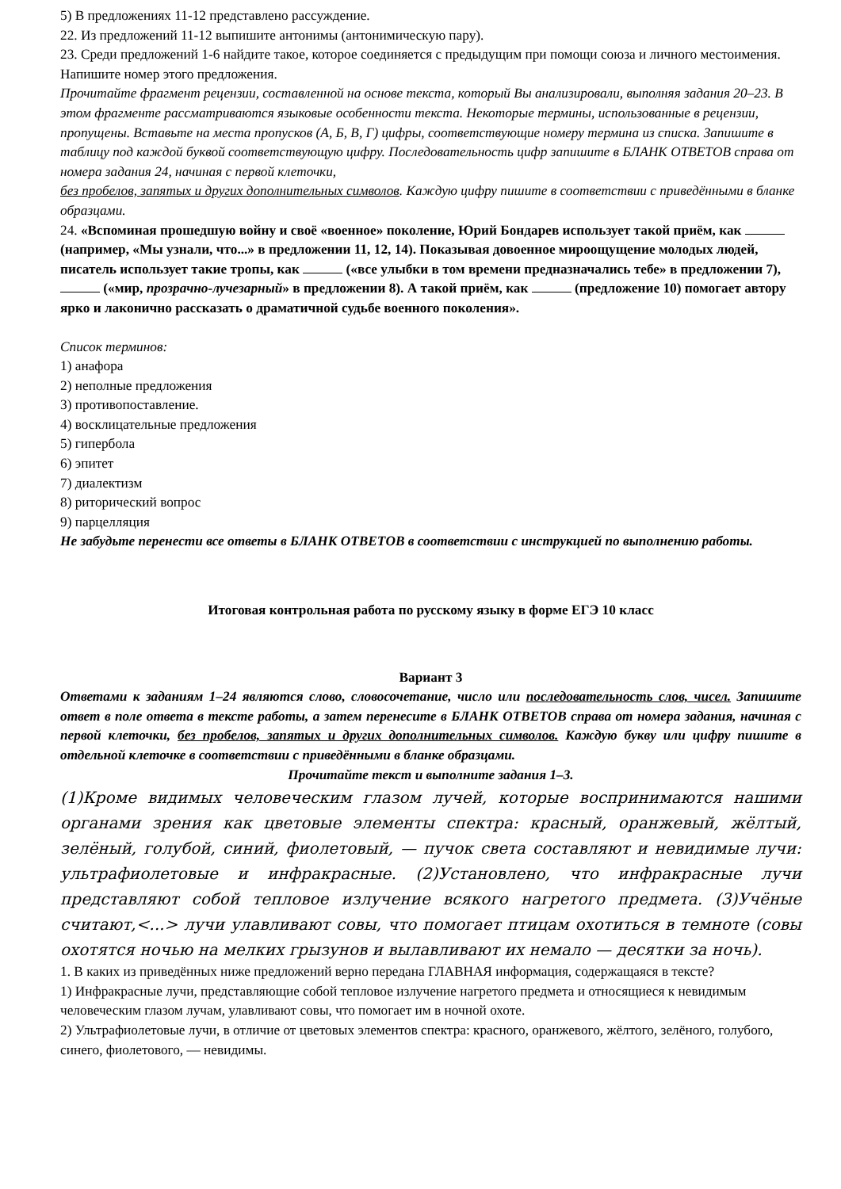5) В предложениях 11-12 представлено рассуждение.
22. Из предложений 11-12 выпишите антонимы (антонимическую пару).
23. Среди предложений 1-6 найдите такое, которое соединяется с предыдущим при помощи союза и личного местоимения. Напишите номер этого предложения.
Прочитайте фрагмент рецензии, составленной на основе текста, который Вы анализировали, выполняя задания 20–23. В этом фрагменте рассматриваются языковые особенности текста. Некоторые термины, использованные в рецензии, пропущены. Вставьте на места пропусков (А, Б, В, Г) цифры, соответствующие номеру термина из списка. Запишите в таблицу под каждой буквой соответствующую цифру. Последовательность цифр запишите в БЛАНК ОТВЕТОВ справа от номера задания 24, начиная с первой клеточки,
без пробелов, запятых и других дополнительных символов. Каждую цифру пишите в соответствии с приведёнными в бланке образцами.
24. «Вспоминая прошедшую войну и своё «военное» поколение, Юрий Бондарев использует такой приём, как (например, «Мы узнали, что...» в предложении 11, 12, 14). Показывая довоенное мироощущение молодых людей, писатель использует такие тропы, как («все улыбки в том времени предназначались тебе» в предложении 7), («мир, прозрачно-лучезарный» в предложении 8). А такой приём, как (предложение 10) помогает автору ярко и лаконично рассказать о драматичной судьбе военного поколения».
Список терминов:
1) анафора
2) неполные предложения
3) противопоставление.
4) восклицательные предложения
5) гипербола
6) эпитет
7) диалектизм
8) риторический вопрос
9) парцелляция
Не забудьте перенести все ответы в БЛАНК ОТВЕТОВ в соответствии с инструкцией по выполнению работы.
Итоговая контрольная работа по русскому языку в форме ЕГЭ 10 класс
Вариант 3
Ответами к заданиям 1–24 являются слово, словосочетание, число или последовательность слов, чисел. Запишите ответ в поле ответа в тексте работы, а затем перенесите в БЛАНК ОТВЕТОВ справа от номера задания, начиная с первой клеточки, без пробелов, запятых и других дополнительных символов. Каждую букву или цифру пишите в отдельной клеточке в соответствии с приведёнными в бланке образцами.
Прочитайте текст и выполните задания 1–3.
(1)Кроме видимых человеческим глазом лучей, которые воспринимаются нашими органами зрения как цветовые элементы спектра: красный, оранжевый, жёлтый, зелёный, голубой, синий, фиолетовый, — пучок света составляют и невидимые лучи: ультрафиолетовые и инфракрасные. (2)Установлено, что инфракрасные лучи представляют собой тепловое излучение всякого нагретого предмета. (3)Учёные считают,<...> лучи улавливают совы, что помогает птицам охотиться в темноте (совы охотятся ночью на мелких грызунов и вылавливают их немало — десятки за ночь).
1. В каких из приведённых ниже предложений верно передана ГЛАВНАЯ информация, содержащаяся в тексте?
1) Инфракрасные лучи, представляющие собой тепловое излучение нагретого предмета и относящиеся к невидимым человеческим глазом лучам, улавливают совы, что помогает им в ночной охоте.
2) Ультрафиолетовые лучи, в отличие от цветовых элементов спектра: красного, оранжевого, жёлтого, зелёного, голубого, синего, фиолетового, — невидимы.